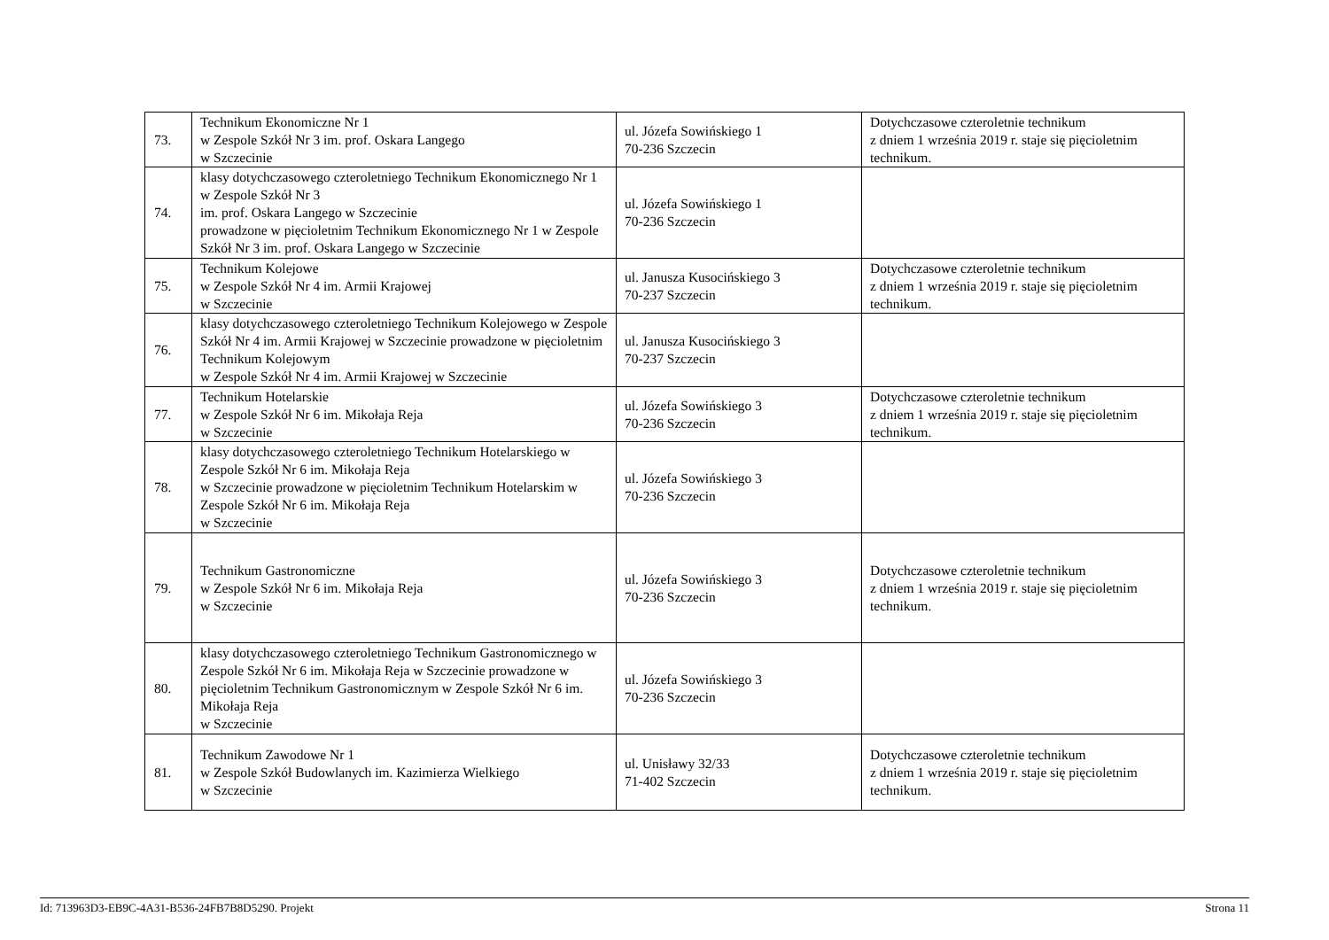| 73. | Technikum Ekonomiczne Nr 1 w Zespole Szkół Nr 3 im. prof. Oskara Langego w Szczecinie | ul. Józefa Sowińskiego 1 70-236 Szczecin | Dotychczasowe czteroletnie technikum z dniem 1 września 2019 r. staje się pięcioletnim technikum. |
| 74. | klasy dotychczasowego czteroletniego Technikum Ekonomicznego Nr 1 w Zespole Szkół Nr 3 im. prof. Oskara Langego w Szczecinie prowadzone w pięcioletnim Technikum Ekonomicznego Nr 1 w Zespole Szkół Nr 3 im. prof. Oskara Langego w Szczecinie | ul. Józefa Sowińskiego 1 70-236 Szczecin | |
| 75. | Technikum Kolejowe w Zespole Szkół Nr 4 im. Armii Krajowej w Szczecinie | ul. Janusza Kusocińskiego 3 70-237 Szczecin | Dotychczasowe czteroletnie technikum z dniem 1 września 2019 r. staje się pięcioletnim technikum. |
| 76. | klasy dotychczasowego czteroletniego Technikum Kolejowego w Zespole Szkół Nr 4 im. Armii Krajowej w Szczecinie prowadzone w pięcioletnim Technikum Kolejowym w Zespole Szkół Nr 4 im. Armii Krajowej w Szczecinie | ul. Janusza Kusocińskiego 3 70-237 Szczecin | |
| 77. | Technikum Hotelarskie w Zespole Szkół Nr 6 im. Mikołaja Reja w Szczecinie | ul. Józefa Sowińskiego 3 70-236 Szczecin | Dotychczasowe czteroletnie technikum z dniem 1 września 2019 r. staje się pięcioletnim technikum. |
| 78. | klasy dotychczasowego czteroletniego Technikum Hotelarskiego w Zespole Szkół Nr 6 im. Mikołaja Reja w Szczecinie prowadzone w pięcioletnim Technikum Hotelarskim w Zespole Szkół Nr 6 im. Mikołaja Reja w Szczecinie | ul. Józefa Sowińskiego 3 70-236 Szczecin | |
| 79. | Technikum Gastronomiczne w Zespole Szkół Nr 6 im. Mikołaja Reja w Szczecinie | ul. Józefa Sowińskiego 3 70-236 Szczecin | Dotychczasowe czteroletnie technikum z dniem 1 września 2019 r. staje się pięcioletnim technikum. |
| 80. | klasy dotychczasowego czteroletniego Technikum Gastronomicznego w Zespole Szkół Nr 6 im. Mikołaja Reja w Szczecinie prowadzone w pięcioletnim Technikum Gastronomicznym w Zespole Szkół Nr 6 im. Mikołaja Reja w Szczecinie | ul. Józefa Sowińskiego 3 70-236 Szczecin | |
| 81. | Technikum Zawodowe Nr 1 w Zespole Szkół Budowlanych im. Kazimierza Wielkiego w Szczecinie | ul. Unisławy 32/33 71-402 Szczecin | Dotychczasowe czteroletnie technikum z dniem 1 września 2019 r. staje się pięcioletnim technikum. |
Id: 713963D3-EB9C-4A31-B536-24FB7B8D5290. Projekt Strona 11